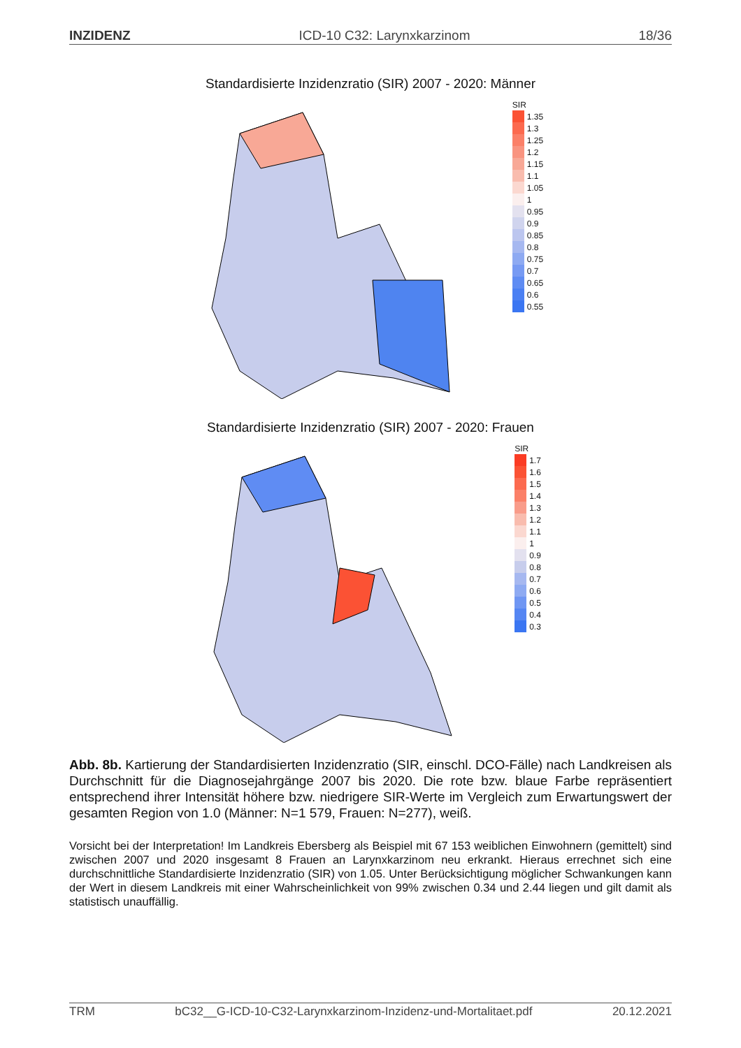INZIDENZ ICD-10 C32: Larynxkarzinom 18/36
Standardisierte Inzidenzratio (SIR) 2007 - 2020: Männer
SIR
1.35
1.3
1.25
1.2
1.15
1.1
1.05
1
0.95
0.9
0.85
0.8
0.75
0.7
0.65
0.6
0.55
Standardisierte Inzidenzratio (SIR) 2007 - 2020: Frauen
SIR
1.7
1.6
1.5
1.4
1.3
1.2
1.1
1
0.9
0.8
0.7
0.6
0.5
0.4
0.3
Abb. 8b. Kartierung der Standardisierten Inzidenzratio (SIR, einschl. DCO-Fälle) nach Landkreisen als Durchschnitt für die Diagnosejahrgänge 2007 bis 2020. Die rote bzw. blaue Farbe repräsentiert entsprechend ihrer Intensität höhere bzw. niedrigere SIR-Werte im Vergleich zum Erwartungswert der gesamten Region von 1.0 (Männer: N=1 579, Frauen: N=277), weiß.
Vorsicht bei der Interpretation! Im Landkreis Ebersberg als Beispiel mit 67 153 weiblichen Einwohnern (gemittelt) sind zwischen 2007 und 2020 insgesamt 8 Frauen an Larynxkarzinom neu erkrankt. Hieraus errechnet sich eine durchschnittliche Standardisierte Inzidenzratio (SIR) von 1.05. Unter Berücksichtigung möglicher Schwankungen kann der Wert in diesem Landkreis mit einer Wahrscheinlichkeit von 99% zwischen 0.34 und 2.44 liegen und gilt damit als statistisch unauffällig.
TRM bC32__G-ICD-10-C32-Larynxkarzinom-Inzidenz-und-Mortalitaet.pdf 20.12.2021